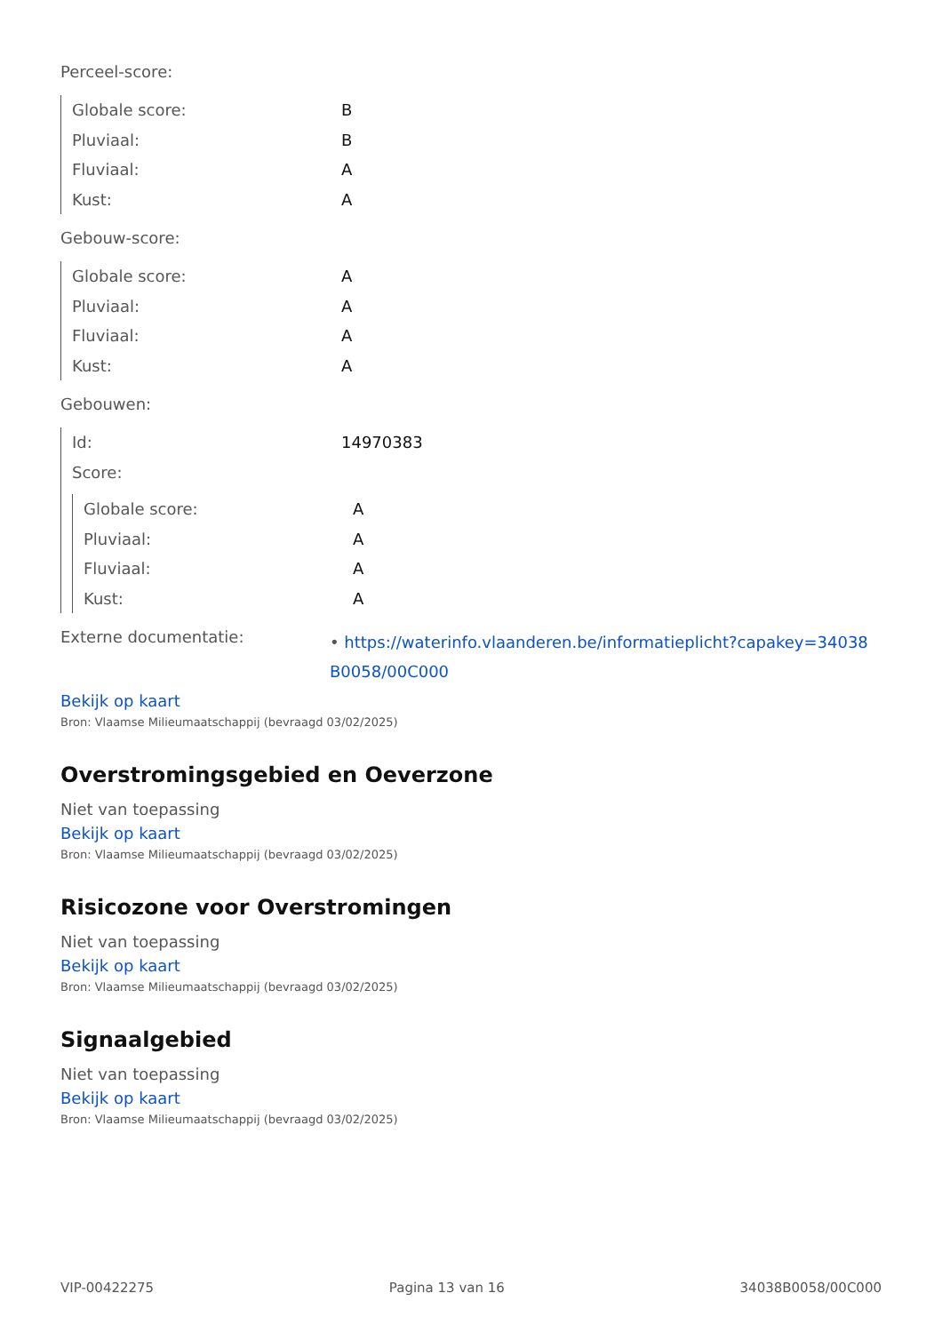Perceel-score:
| Globale score: | B |
| Pluviaal: | B |
| Fluviaal: | A |
| Kust: | A |
Gebouw-score:
| Globale score: | A |
| Pluviaal: | A |
| Fluviaal: | A |
| Kust: | A |
Gebouwen:
| Id: | 14970383 |
| Score: | |
| Globale score: | A |
| Pluviaal: | A |
| Fluviaal: | A |
| Kust: | A |
| Externe documentatie: | • https://waterinfo.vlaanderen.be/informatieplicht?capakey=34038 B0058/00C000 |
Bekijk op kaart
Bron: Vlaamse Milieumaatschappij (bevraagd 03/02/2025)
Overstromingsgebied en Oeverzone
Niet van toepassing
Bekijk op kaart
Bron: Vlaamse Milieumaatschappij (bevraagd 03/02/2025)
Risicozone voor Overstromingen
Niet van toepassing
Bekijk op kaart
Bron: Vlaamse Milieumaatschappij (bevraagd 03/02/2025)
Signaalgebied
Niet van toepassing
Bekijk op kaart
Bron: Vlaamse Milieumaatschappij (bevraagd 03/02/2025)
VIP-00422275 Pagina 13 van 16 34038B0058/00C000